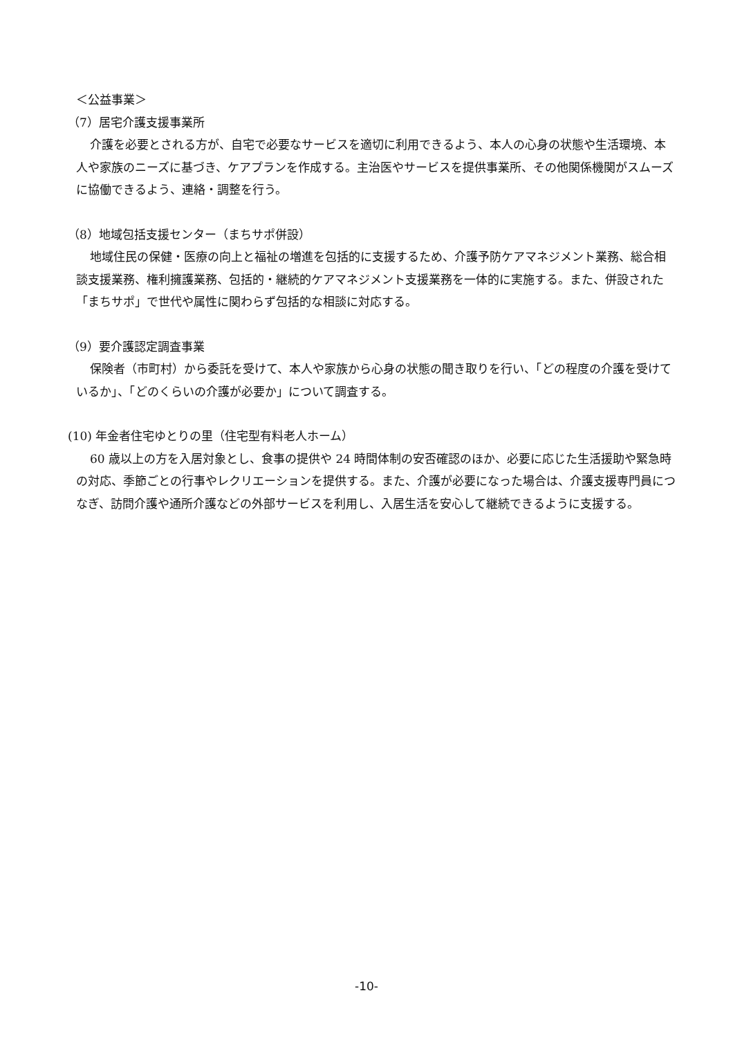＜公益事業＞
（7）居宅介護支援事業所
介護を必要とされる方が、自宅で必要なサービスを適切に利用できるよう、本人の心身の状態や生活環境、本人や家族のニーズに基づき、ケアプランを作成する。主治医やサービスを提供事業所、その他関係機関がスムーズに協働できるよう、連絡・調整を行う。
（8）地域包括支援センター（まちサポ併設）
地域住民の保健・医療の向上と福祉の増進を包括的に支援するため、介護予防ケアマネジメント業務、総合相談支援業務、権利擁護業務、包括的・継続的ケアマネジメント支援業務を一体的に実施する。また、併設された「まちサポ」で世代や属性に関わらず包括的な相談に対応する。
（9）要介護認定調査事業
保険者（市町村）から委託を受けて、本人や家族から心身の状態の聞き取りを行い、「どの程度の介護を受けているか」、「どのくらいの介護が必要か」について調査する。
(10) 年金者住宅ゆとりの里（住宅型有料老人ホーム）
60 歳以上の方を入居対象とし、食事の提供や 24 時間体制の安否確認のほか、必要に応じた生活援助や緊急時の対応、季節ごとの行事やレクリエーションを提供する。また、介護が必要になった場合は、介護支援専門員につなぎ、訪問介護や通所介護などの外部サービスを利用し、入居生活を安心して継続できるように支援する。
-10-